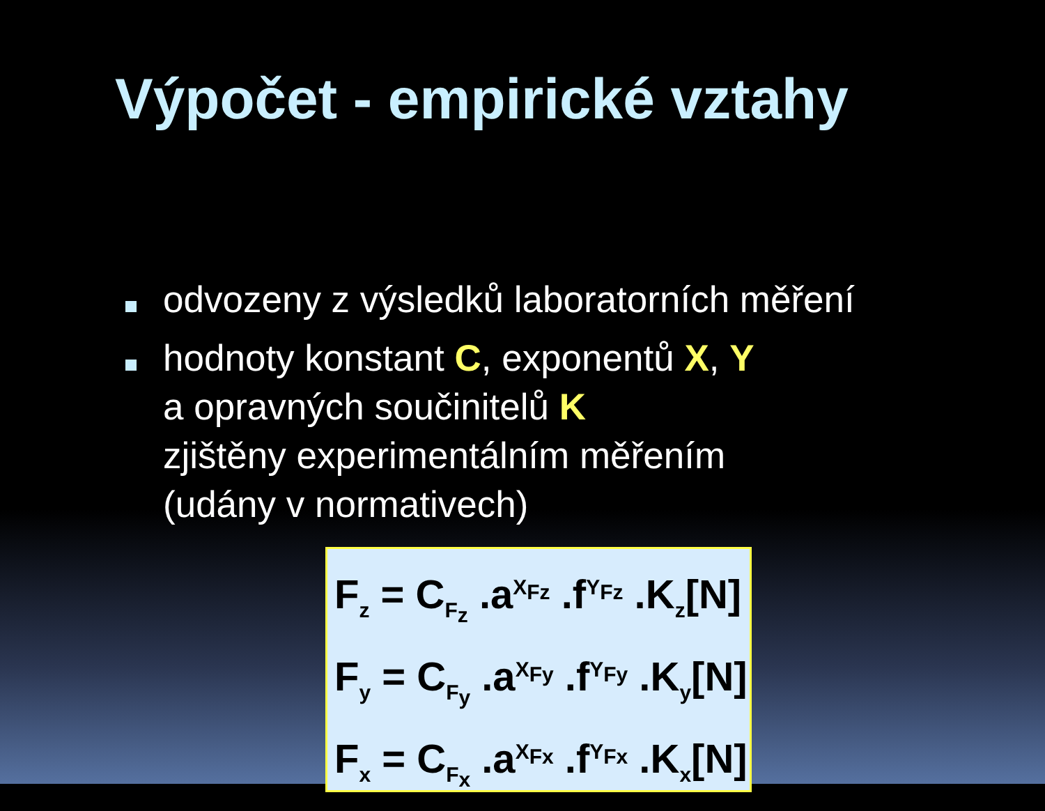Výpočet - empirické vztahy
odvozeny z výsledků laboratorních měření
hodnoty konstant C, exponentů X, Y
a opravných součinitelů K
zjištěny experimentálním měřením
(udány v normativech)
F<sub>z</sub> = C<sub>F<sub>z</sub></sub> .a<sup>X<sub>Fz</sub></sup> .f<sup>Y<sub>Fz</sub></sup> .K<sub>z</sub>[N]
F<sub>y</sub> = C<sub>F<sub>y</sub></sub> .a<sup>X<sub>Fy</sub></sup> .f<sup>Y<sub>Fy</sub></sup> .K<sub>y</sub>[N]
F<sub>x</sub> = C<sub>F<sub>x</sub></sub> .a<sup>X<sub>Fx</sub></sup> .f<sup>Y<sub>Fx</sub></sup> .K<sub>x</sub>[N]